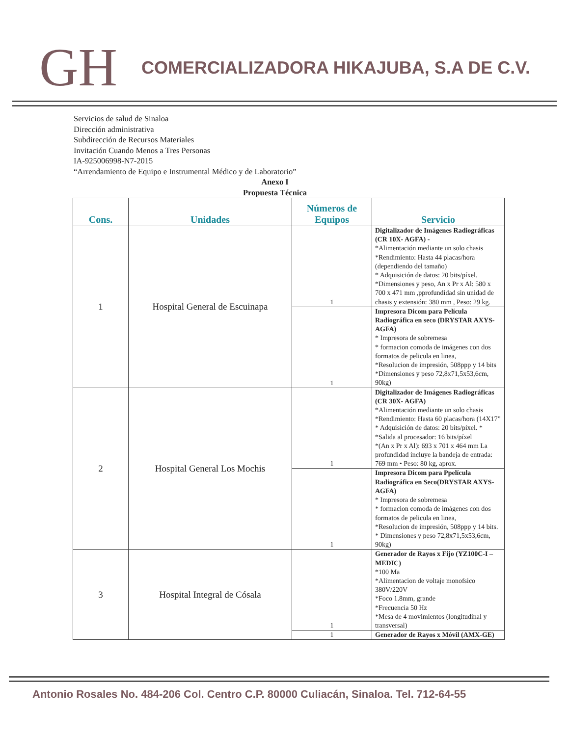GH
COMERCIALIZADORA HIKAJUBA, S.A DE C.V.
Servicios de salud de Sinaloa
Dirección administrativa
Subdirección de Recursos Materiales
Invitación Cuando Menos a Tres Personas
IA-925006998-N7-2015
“Arrendamiento de Equipo e Instrumental Médico y de Laboratorio”
Anexo I
Propuesta Técnica
| Cons. | Unidades | Números de Equipos | Servicio |
| --- | --- | --- | --- |
| 1 | Hospital General de Escuinapa | 1 | Digitalizador de Imágenes Radiográficas (CR 10X- AGFA) - *Alimentación mediante un solo chasis *Rendimiento: Hasta 44 placas/hora (dependiendo del tamaño) * Adquisición de datos: 20 bits/píxel. *Dimensiones y peso, An x Pr x Al: 580 x 700 x 471 mm ,pprofundidad sin unidad de chasis y extensión: 380 mm , Peso: 29 kg. |
| | | 1 | Impresora Dicom para Película Radiográfica en seco (DRYSTAR AXYS-AGFA) * Impresora de sobremesa * formacion comoda de imágenes con dos formatos de pelicula en linea, *Resolucion de impresión, 508ppp y 14 bits *Dimensiones y peso 72,8x71,5x53,6cm, 90kg) |
| 2 | Hospital General Los Mochis | 1 | Digitalizador de Imágenes Radiográficas (CR 30X- AGFA) *Alimentación mediante un solo chasis *Rendimiento: Hasta 60 placas/hora (14X17” * Adquisición de datos: 20 bits/píxel. * *Salida al procesador: 16 bits/píxel *(An x Pr x Al): 693 x 701 x 464 mm La profundidad incluye la bandeja de entrada: 769 mm • Peso: 80 kg, aprox. |
| | | 1 | Impresora Dicom para Ppelícula Radiográfica en Seco(DRYSTAR AXYS-AGFA) * Impresora de sobremesa * formacion comoda de imágenes con dos formatos de pelicula en linea, *Resolucion de impresión, 508ppp y 14 bits. * Dimensiones y peso 72,8x71,5x53,6cm, 90kg) |
| 3 | Hospital Integral de Cósala | 1 | Generador de Rayos x Fijo (YZ100C-I –MEDIC) *100 Ma *Alimentacion de voltaje monofsico 380V/220V *Foco 1.8mm, grande *Frecuencia 50 Hz *Mesa de 4 movimientos (longitudinal y transversal) |
| | | 1 | Generador de Rayos x Móvil (AMX-GE) |
Antonio Rosales No. 484-206 Col. Centro C.P. 80000 Culiacán, Sinaloa. Tel. 712-64-55